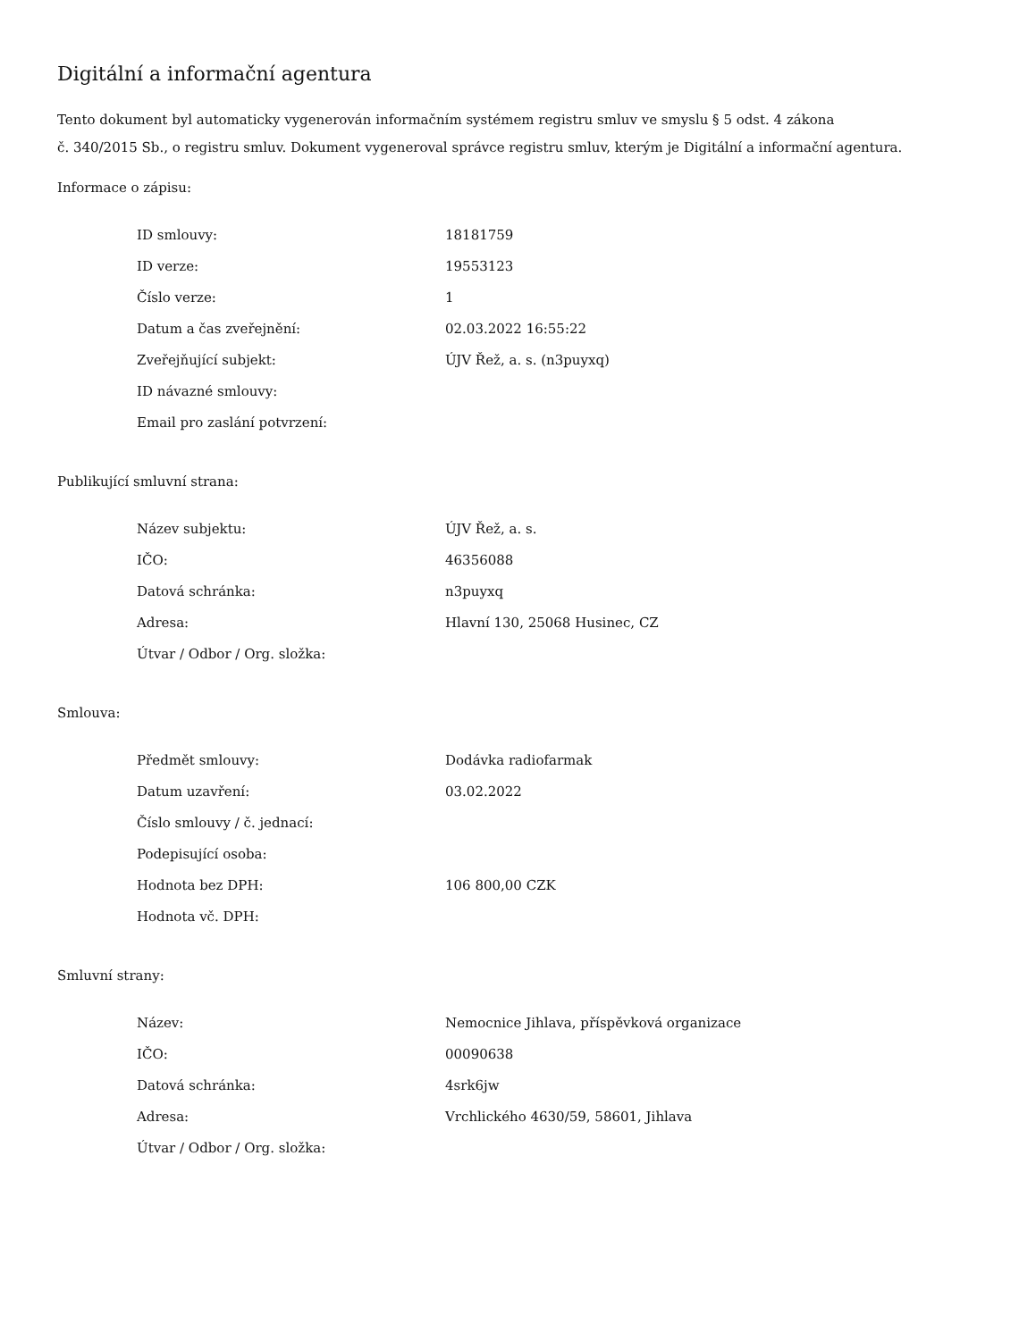Digitální a informační agentura
Tento dokument byl automaticky vygenerován informačním systémem registru smluv ve smyslu § 5 odst. 4 zákona
č. 340/2015 Sb., o registru smluv. Dokument vygeneroval správce registru smluv, kterým je Digitální a informační agentura.
Informace o zápisu:
| ID smlouvy: | 18181759 |
| ID verze: | 19553123 |
| Číslo verze: | 1 |
| Datum a čas zveřejnění: | 02.03.2022 16:55:22 |
| Zveřejňující subjekt: | ÚJV Řež, a. s. (n3puyxq) |
| ID návazné smlouvy: | |
| Email pro zaslání potvrzení: | |
Publikující smluvní strana:
| Název subjektu: | ÚJV Řež, a. s. |
| IČO: | 46356088 |
| Datová schránka: | n3puyxq |
| Adresa: | Hlavní 130, 25068 Husinec, CZ |
| Útvar / Odbor / Org. složka: | |
Smlouva:
| Předmět smlouvy: | Dodávka radiofarmak |
| Datum uzavření: | 03.02.2022 |
| Číslo smlouvy / č. jednací: | |
| Podepisující osoba: | |
| Hodnota bez DPH: | 106 800,00 CZK |
| Hodnota vč. DPH: | |
Smluvní strany:
| Název: | Nemocnice Jihlava, příspěvková organizace |
| IČO: | 00090638 |
| Datová schránka: | 4srk6jw |
| Adresa: | Vrchlického 4630/59, 58601, Jihlava |
| Útvar / Odbor / Org. složka: | |